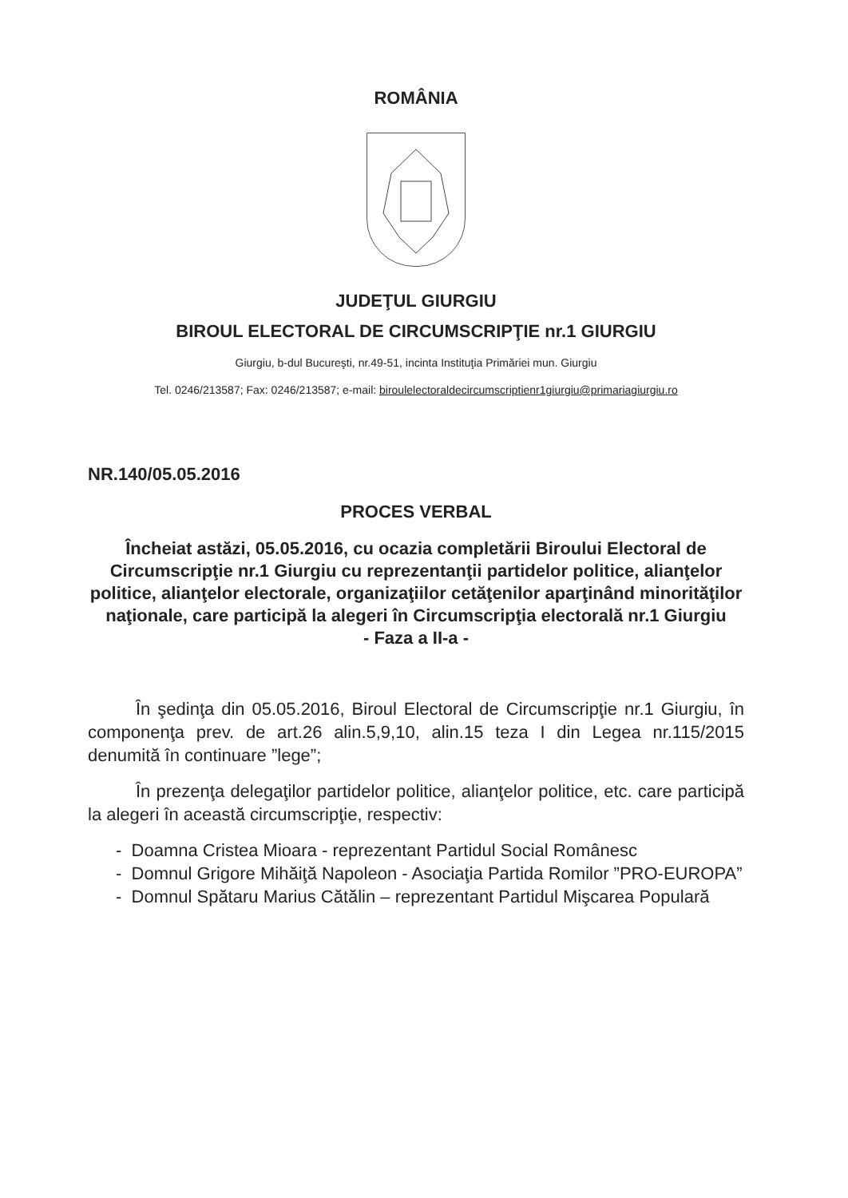ROMÂNIA
JUDEŢUL GIURGIU
BIROUL ELECTORAL DE CIRCUMSCRIPŢIE nr.1 GIURGIU
Giurgiu, b-dul Bucureşti, nr.49-51, incinta Instituţia Primăriei mun. Giurgiu
Tel. 0246/213587; Fax: 0246/213587; e-mail: biroulelectoraldecircumscriptienr1giurgiu@primariagiurgiu.ro
NR.140/05.05.2016
PROCES VERBAL
Încheiat astăzi, 05.05.2016, cu ocazia completării Biroului Electoral de Circumscripţie nr.1 Giurgiu cu reprezentanţii partidelor politice, alianţelor politice, alianţelor electorale, organizaţiilor cetăţenilor aparţinând minorităţilor naţionale, care participă la alegeri în Circumscripţia electorală nr.1 Giurgiu
- Faza a II-a -
În şedinţa din 05.05.2016, Biroul Electoral de Circumscripţie nr.1 Giurgiu, în componenţa prev. de art.26 alin.5,9,10, alin.15 teza I din Legea nr.115/2015 denumită în continuare ”lege”;
În prezenţa delegaţilor partidelor politice, alianţelor politice, etc. care participă la alegeri în această circumscripţie, respectiv:
- Doamna Cristea Mioara - reprezentant Partidul Social Românesc
- Domnul Grigore Mihăiţă Napoleon - Asociaţia Partida Romilor ”PRO-EUROPA”
- Domnul Spătaru Marius Cătălin – reprezentant Partidul Mişcarea Populară